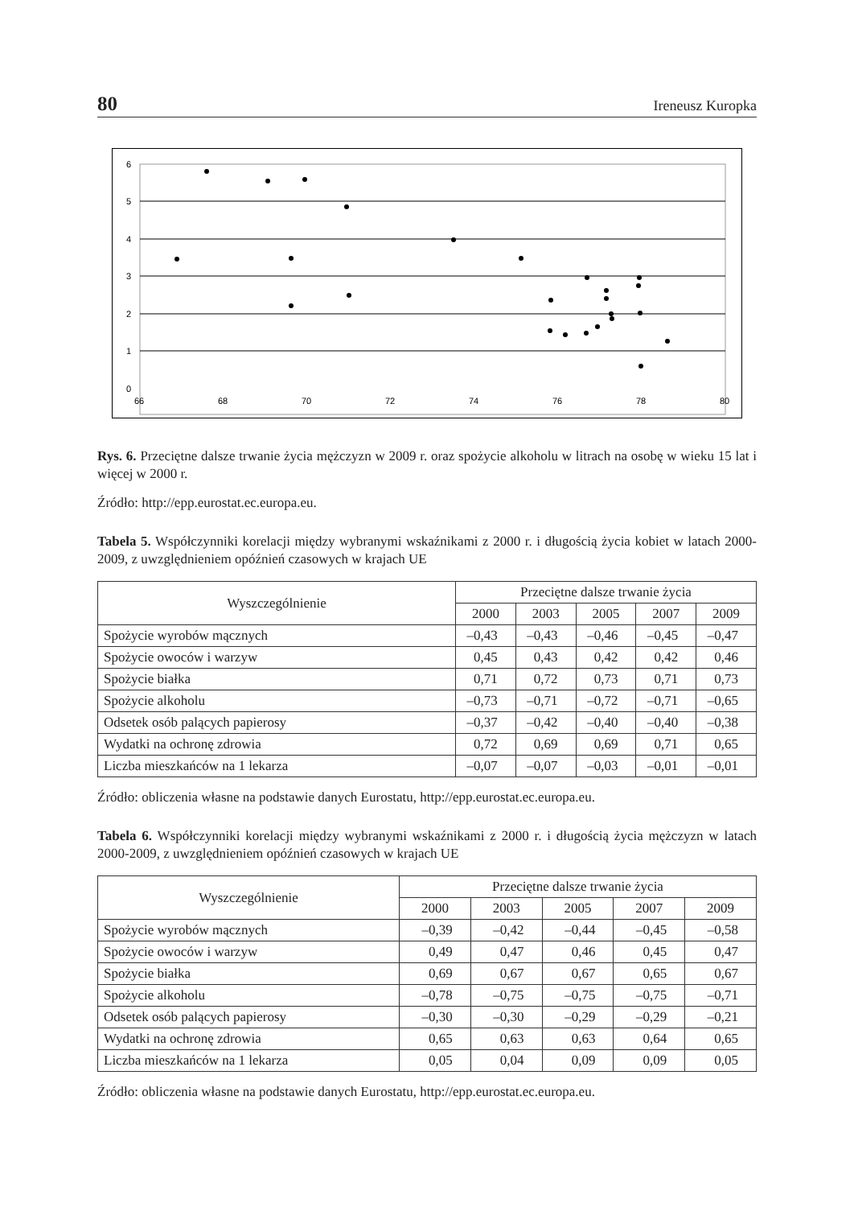80 Ireneusz Kuropka
6
5
4
3
2
1
0
66
68
70
72
74
76
78
80
Rys. 6. Przeciętne dalsze trwanie życia mężczyzn w 2009 r. oraz spożycie alkoholu w litrach na osobę w wieku 15 lat i więcej w 2000 r.
Źródło: http://epp.eurostat.ec.europa.eu.
Tabela 5. Współczynniki korelacji między wybranymi wskaźnikami z 2000 r. i długością życia kobiet w latach 2000-2009, z uwzględnieniem opóźnień czasowych w krajach UE
| Wyszczególnienie | Przeciętne dalsze trwanie życia | | | | |
| --- | --- | --- | --- | --- | --- |
| | 2000 | 2003 | 2005 | 2007 | 2009 |
| Spożycie wyrobów mącznych | –0,43 | –0,43 | –0,46 | –0,45 | –0,47 |
| Spożycie owoców i warzyw | 0,45 | 0,43 | 0,42 | 0,42 | 0,46 |
| Spożycie białka | 0,71 | 0,72 | 0,73 | 0,71 | 0,73 |
| Spożycie alkoholu | –0,73 | –0,71 | –0,72 | –0,71 | –0,65 |
| Odsetek osób palących papierosy | –0,37 | –0,42 | –0,40 | –0,40 | –0,38 |
| Wydatki na ochronę zdrowia | 0,72 | 0,69 | 0,69 | 0,71 | 0,65 |
| Liczba mieszkańców na 1 lekarza | –0,07 | –0,07 | –0,03 | –0,01 | –0,01 |
Źródło: obliczenia własne na podstawie danych Eurostatu, http://epp.eurostat.ec.europa.eu.
Tabela 6. Współczynniki korelacji między wybranymi wskaźnikami z 2000 r. i długością życia mężczyzn w latach 2000-2009, z uwzględnieniem opóźnień czasowych w krajach UE
| Wyszczególnienie | Przeciętne dalsze trwanie życia | | | | |
| --- | --- | --- | --- | --- | --- |
| | 2000 | 2003 | 2005 | 2007 | 2009 |
| Spożycie wyrobów mącznych | –0,39 | –0,42 | –0,44 | –0,45 | –0,58 |
| Spożycie owoców i warzyw | 0,49 | 0,47 | 0,46 | 0,45 | 0,47 |
| Spożycie białka | 0,69 | 0,67 | 0,67 | 0,65 | 0,67 |
| Spożycie alkoholu | –0,78 | –0,75 | –0,75 | –0,75 | –0,71 |
| Odsetek osób palących papierosy | –0,30 | –0,30 | –0,29 | –0,29 | –0,21 |
| Wydatki na ochronę zdrowia | 0,65 | 0,63 | 0,63 | 0,64 | 0,65 |
| Liczba mieszkańców na 1 lekarza | 0,05 | 0,04 | 0,09 | 0,09 | 0,05 |
Źródło: obliczenia własne na podstawie danych Eurostatu, http://epp.eurostat.ec.europa.eu.